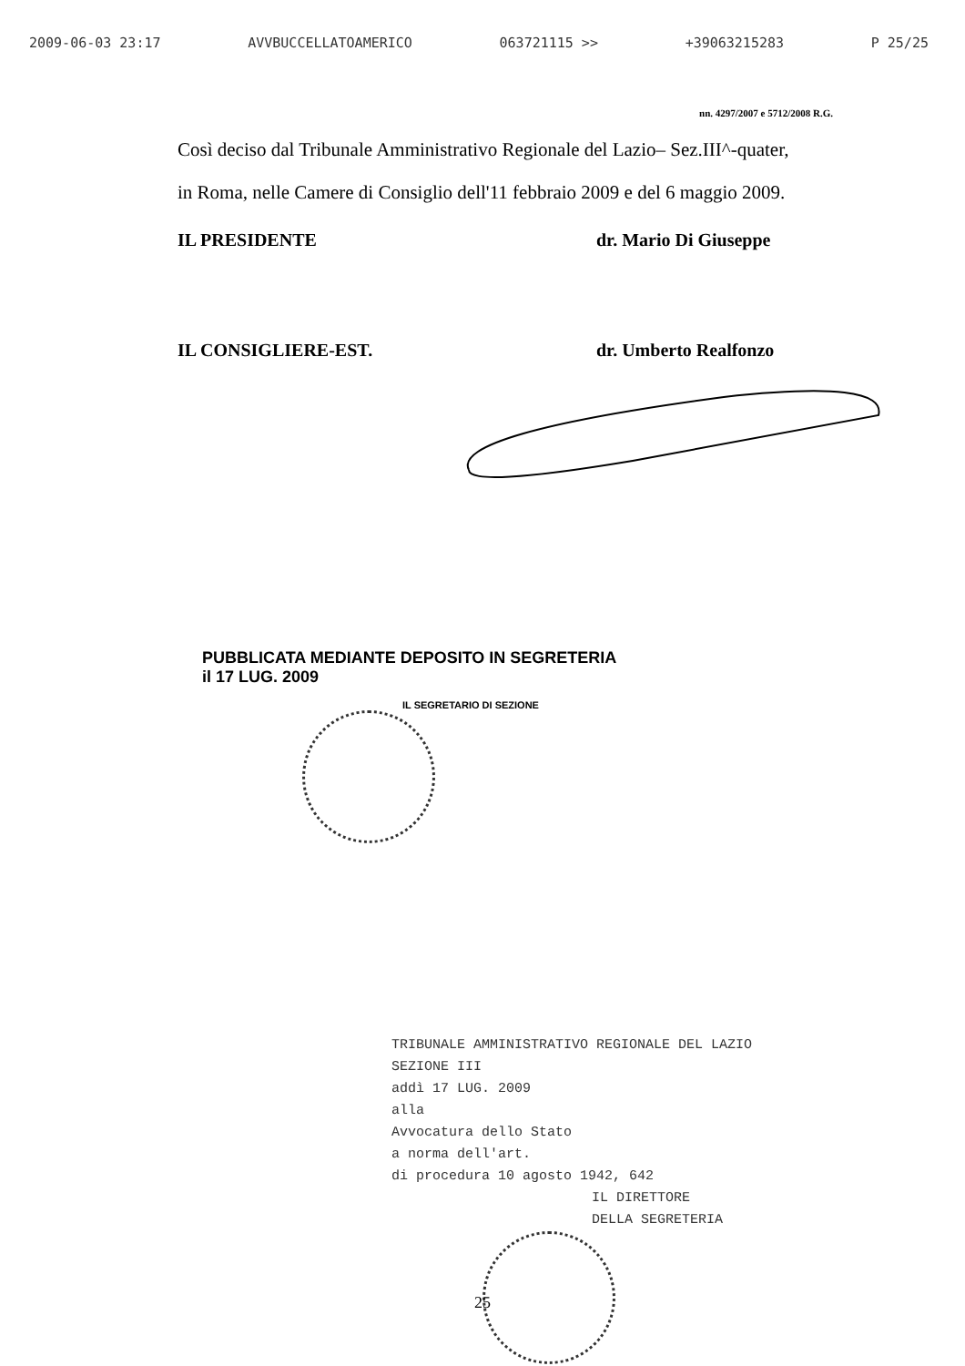2009-06-03 23:17 AVVBUCCELLATOAMERICO 063721115 >> +39063215283 P 25/25
nn. 4297/2007 e 5712/2008 R.G.
Così deciso dal Tribunale Amministrativo Regionale del Lazio– Sez.III^-quater,
in Roma, nelle Camere di Consiglio dell'11 febbraio 2009 e del 6 maggio 2009.
IL PRESIDENTE dr. Mario Di Giuseppe
IL CONSIGLIERE-EST. dr. Umberto Realfonzo
PUBBLICATA MEDIANTE DEPOSITO IN SEGRETERIA
il 17 LUG. 2009
IL SEGRETARIO DI SEZIONE
TRIBUNALE AMMINISTRATIVO REGIONALE DEL LAZIO
SEZIONE III
addì 17 LUG. 2009
alla
Avvocatura dello Stato
a norma dell'art.
di procedura 10 agosto 1942, 642
IL DIRETTORE
DELLA SEGRETERIA
25